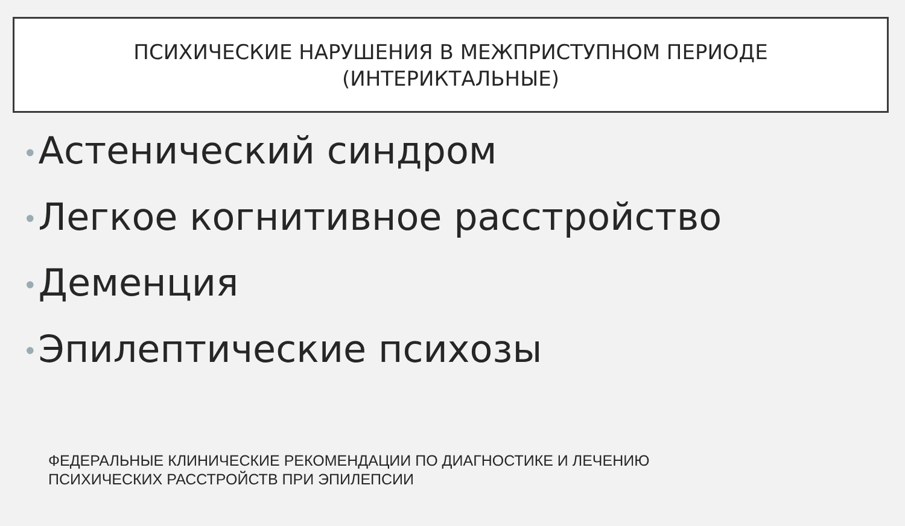ПСИХИЧЕСКИЕ НАРУШЕНИЯ В МЕЖПРИСТУПНОМ ПЕРИОДЕ (ИНТЕРИКТАЛЬНЫЕ)
•Астенический синдром
•Легкое когнитивное расстройство
•Деменция
•Эпилептические психозы
ФЕДЕРАЛЬНЫЕ КЛИНИЧЕСКИЕ РЕКОМЕНДАЦИИ ПО ДИАГНОСТИКЕ И ЛЕЧЕНИЮ
ПСИХИЧЕСКИХ РАССТРОЙСТВ ПРИ ЭПИЛЕПСИИ